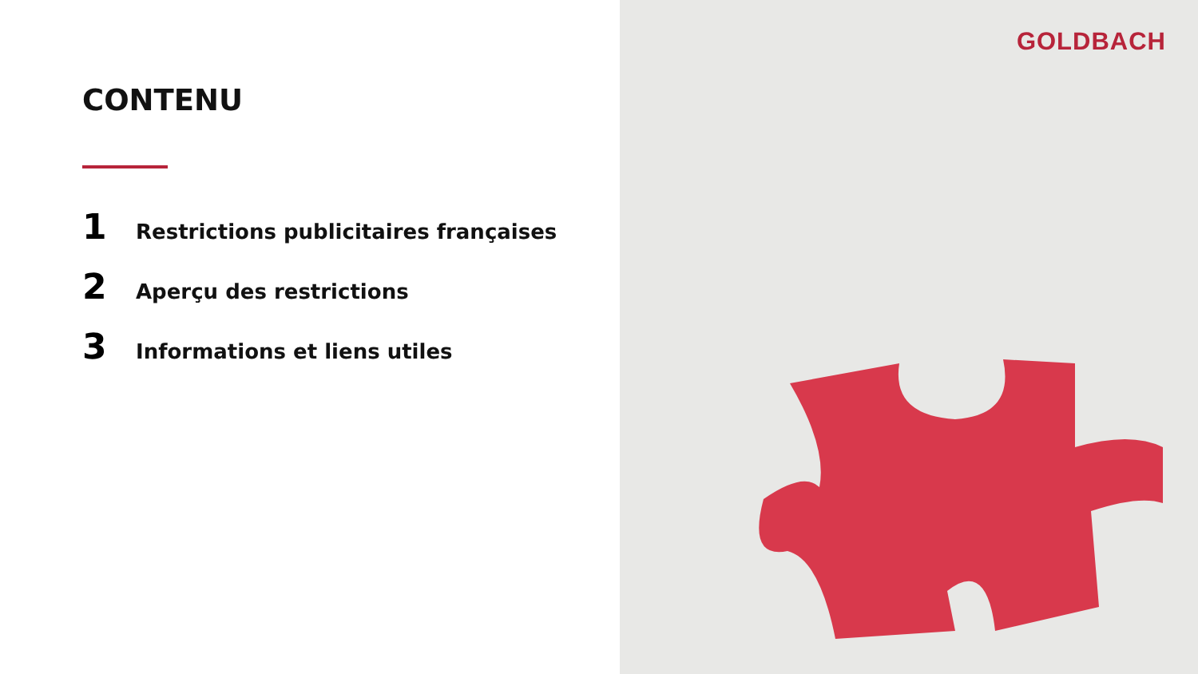CONTENU
1 Restrictions publicitaires françaises
2 Aperçu des restrictions
3 Informations et liens utiles
GOLDBACH